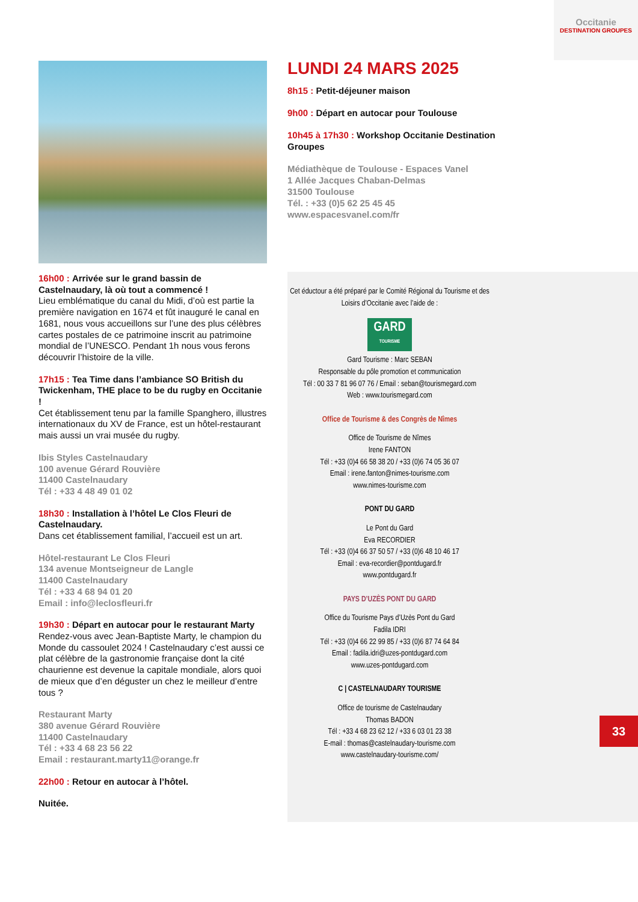Occitanie
DESTINATION GROUPES
16h00 : Arrivée sur le grand bassin de Castelnaudary, là où tout a commencé !
Lieu emblématique du canal du Midi, d’où est partie la première navigation en 1674 et fût inauguré le canal en 1681, nous vous accueillons sur l’une des plus célèbres cartes postales de ce patrimoine inscrit au patrimoine mondial de l’UNESCO. Pendant 1h nous vous ferons découvrir l’histoire de la ville.
17h15 : Tea Time dans l’ambiance SO British du Twickenham, THE place to be du rugby en Occitanie !
Cet établissement tenu par la famille Spanghero, illustres internationaux du XV de France, est un hôtel-restaurant mais aussi un vrai musée du rugby.
Ibis Styles Castelnaudary
100 avenue Gérard Rouvière
11400 Castelnaudary
Tél : +33 4 48 49 01 02
18h30 : Installation à l’hôtel Le Clos Fleuri de Castelnaudary.
Dans cet établissement familial, l’accueil est un art.
Hôtel-restaurant Le Clos Fleuri
134 avenue Montseigneur de Langle
11400 Castelnaudary
Tél : +33 4 68 94 01 20
Email : info@leclosfleuri.fr
19h30 : Départ en autocar pour le restaurant Marty
Rendez-vous avec Jean-Baptiste Marty, le champion du Monde du cassoulet 2024 ! Castelnaudary c’est aussi ce plat célèbre de la gastronomie française dont la cité chaurienne est devenue la capitale mondiale, alors quoi de mieux que d’en déguster un chez le meilleur d’entre tous ?
Restaurant Marty
380 avenue Gérard Rouvière
11400 Castelnaudary
Tél : +33 4 68 23 56 22
Email : restaurant.marty11@orange.fr
22h00 : Retour en autocar à l’hôtel.
Nuitée.
LUNDI 24 MARS 2025
8h15 : Petit-déjeuner maison
9h00 : Départ en autocar pour Toulouse
10h45 à 17h30 : Workshop Occitanie Destination Groupes
Médiathèque de Toulouse - Espaces Vanel
1 Allée Jacques Chaban-Delmas
31500 Toulouse
Tél. : +33 (0)5 62 25 45 45
www.espacesvanel.com/fr
Cet éductour a été préparé par le Comité Régional du Tourisme et des Loisirs d’Occitanie avec l’aide de :
GARD
TOURISME
Gard Tourisme : Marc SEBAN
Responsable du pôle promotion et communication
Tél : 00 33 7 81 96 07 76 / Email : seban@tourismegard.com
Web : www.tourismegard.com
Office de Tourisme & des Congrès de Nîmes
Office de Tourisme de Nîmes
Irene FANTON
Tél : +33 (0)4 66 58 38 20 / +33 (0)6 74 05 36 07
Email : irene.fanton@nimes-tourisme.com
www.nimes-tourisme.com
PONT DU GARD
Le Pont du Gard
Eva RECORDIER
Tél : +33 (0)4 66 37 50 57 / +33 (0)6 48 10 46 17
Email : eva-recordier@pontdugard.fr
www.pontdugard.fr
PAYS D’UZÈS PONT DU GARD
Office du Tourisme Pays d’Uzès Pont du Gard
Fadila IDRI
Tél : +33 (0)4 66 22 99 85 / +33 (0)6 87 74 64 84
Email : fadila.idri@uzes-pontdugard.com
www.uzes-pontdugard.com
C | CASTELNAUDARY TOURISME
Office de tourisme de Castelnaudary
Thomas BADON
Tél : +33 4 68 23 62 12 / +33 6 03 01 23 38
E-mail : thomas@castelnaudary-tourisme.com
www.castelnaudary-tourisme.com/
33